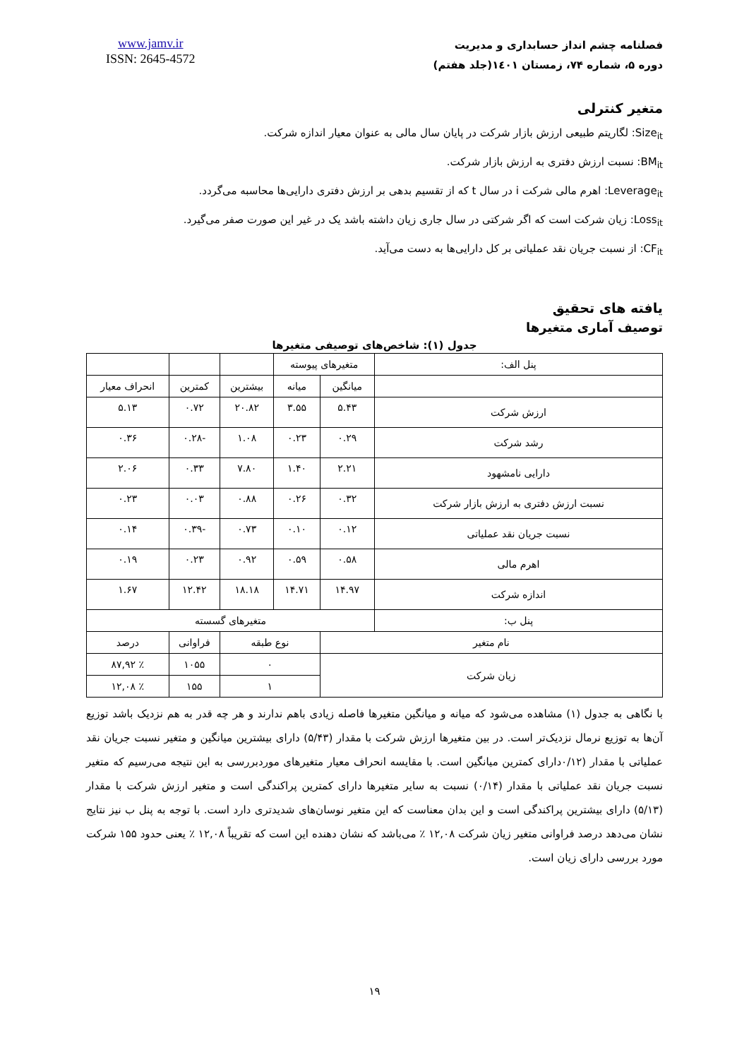فصلنامه چشم انداز حسابداری و مدیریت
دوره ۵، شماره ۷۴، زمستان ۱٤۰۱(جلد هفتم)
www.jamv.ir
ISSN: 2645-4572
متغیر کنترلی
Size<sub>it</sub>: لگاریتم طبیعی ارزش بازار شرکت در پایان سال مالی به عنوان معیار اندازه شرکت.
BM<sub>it</sub>: نسبت ارزش دفتری به ارزش بازار شرکت.
Leverage<sub>it</sub>: اهرم مالی شرکت i در سال t که از تقسیم بدهی بر ارزش دفتری دارایی‌ها محاسبه می‌گردد.
Loss<sub>it</sub>: زیان شرکت است که اگر شرکتی در سال جاری زیان داشته باشد یک در غیر این صورت صفر می‌گیرد.
CF<sub>it</sub>: از نسبت جریان نقد عملیاتی بر کل دارایی‌ها به دست می‌آید.
یافته های تحقیق
توصیف آماری متغیرها
جدول (۱): شاخص‌های توصیفی متغیرها
| پنل الف: | متغیرهای پیوسته | | | | |
| | میانگین | میانه | بیشترین | کمترین | انحراف معیار |
| ارزش شرکت | ۵.۴۳ | ۳.۵۵ | ۲۰.۸۲ | ۰.۷۲ | ۵.۱۳ |
| رشد شرکت | ۰.۲۹ | ۰.۲۳ | ۱.۰۸ | -۰.۲۸ | ۰.۳۶ |
| دارایی نامشهود | ۲.۲۱ | ۱.۴۰ | ۷.۸۰ | ۰.۳۳ | ۲.۰۶ |
| نسبت ارزش دفتری به ارزش بازار شرکت | ۰.۳۲ | ۰.۲۶ | ۰.۸۸ | ۰.۰۳ | ۰.۲۳ |
| نسبت جریان نقد عملیاتی | ۰.۱۲ | ۰.۱۰ | ۰.۷۳ | -۰.۳۹ | ۰.۱۴ |
| اهرم مالی | ۰.۵۸ | ۰.۵۹ | ۰.۹۲ | ۰.۲۳ | ۰.۱۹ |
| اندازه شرکت | ۱۴.۹۷ | ۱۴.۷۱ | ۱۸.۱۸ | ۱۲.۴۲ | ۱.۶۷ |
| پنل ب: | متغیرهای گسسته | | | | |
| نام متغیر | | نوع طبقه | | فراوانی | درصد |
| زیان شرکت | | ۰ | | ۱۰۵۵ | ٪ ۸۷,۹۲ |
| | | ۱ | | ۱۵۵ | ٪ ۱۲,۰۸ |
با نگاهی به جدول (۱) مشاهده می‌شود که میانه و میانگین متغیرها فاصله زیادی باهم ندارند و هر چه قدر به هم نزدیک باشد توزیع آن‌ها به توزیع نرمال نزدیک‌تر است. در بین متغیرها ارزش شرکت با مقدار (۵/۴۳) دارای بیشترین میانگین و متغیر نسبت جریان نقد عملیاتی با مقدار (۰/۱۲دارای کمترین میانگین است. با مقایسه انحراف معیار متغیرهای موردبررسی به این نتیجه می‌رسیم که متغیر نسبت جریان نقد عملیاتی با مقدار (۰/۱۴) نسبت به سایر متغیرها دارای کمترین پراکندگی است و متغیر ارزش شرکت با مقدار (۵/۱۳) دارای بیشترین پراکندگی است و این بدان معناست که این متغیر نوسان‌های شدیدتری دارد است. با توجه به پنل ب نیز نتایج نشان می‌دهد درصد فراوانی متغیر زیان شرکت ۱۲,۰۸ ٪ می‌باشد که نشان دهنده این است که تقریباً ۱۲,۰۸ ٪ یعنی حدود ۱۵۵ شرکت مورد بررسی دارای زیان است.
۱۹